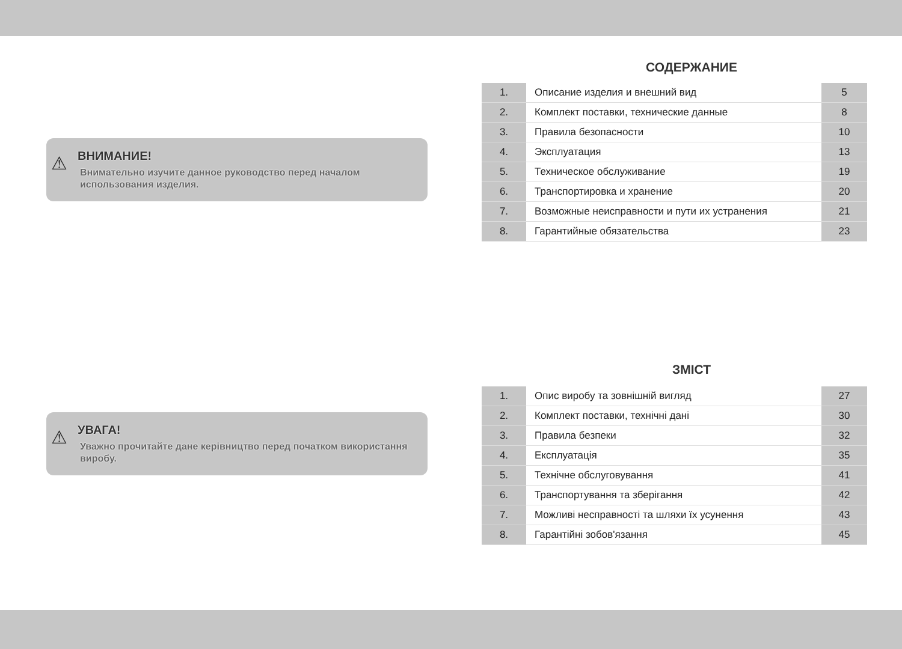⚠
ВНИМАНИЕ!
Внимательно изучите данное руководство перед началом использования изделия.
СОДЕРЖАНИЕ
| 1. | Описание изделия и внешний вид | 5 |
| 2. | Комплект поставки, технические данные | 8 |
| 3. | Правила безопасности | 10 |
| 4. | Эксплуатация | 13 |
| 5. | Техническое обслуживание | 19 |
| 6. | Транспортировка и хранение | 20 |
| 7. | Возможные неисправности и пути их устранения | 21 |
| 8. | Гарантийные обязательства | 23 |
⚠
УВАГА!
Уважно прочитайте дане керівництво перед початком використання виробу.
ЗМІСТ
| 1. | Опис виробу та зовнішній вигляд | 27 |
| 2. | Комплект поставки, технічні дані | 30 |
| 3. | Правила безпеки | 32 |
| 4. | Експлуатація | 35 |
| 5. | Технічне обслуговування | 41 |
| 6. | Транспортування та зберігання | 42 |
| 7. | Можливі несправності та шляхи їх усунення | 43 |
| 8. | Гарантійні зобов'язання | 45 |